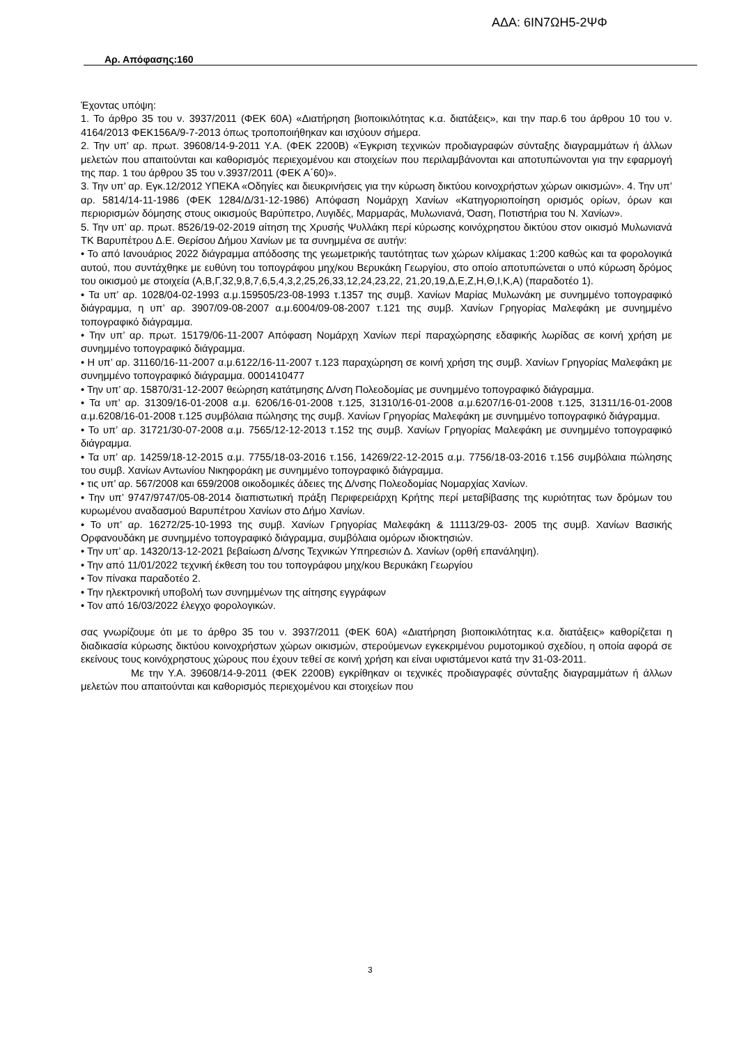ΑΔΑ: 6ΙΝ7ΩΗ5-2ΨΦ
Αρ. Απόφασης:160
Έχοντας υπόψη:
1. Το άρθρο 35 του ν. 3937/2011 (ΦΕΚ 60Α) «Διατήρηση βιοποικιλότητας κ.α. διατάξεις», και την παρ.6 του άρθρου 10 του ν. 4164/2013 ΦΕΚ156Α/9-7-2013 όπως τροποποιήθηκαν και ισχύουν σήμερα.
2. Την υπ’ αρ. πρωτ. 39608/14-9-2011 Υ.Α. (ΦΕΚ 2200Β) «Έγκριση τεχνικών προδιαγραφών σύνταξης διαγραμμάτων ή άλλων μελετών που απαιτούνται και καθορισμός περιεχομένου και στοιχείων που περιλαμβάνονται και αποτυπώνονται για την εφαρμογή της παρ. 1 του άρθρου 35 του ν.3937/2011 (ΦΕΚ Α΄60)».
3. Την υπ’ αρ. Εγκ.12/2012 ΥΠΕΚΑ «Οδηγίες και διευκρινήσεις για την κύρωση δικτύου κοινοχρήστων χώρων οικισμών». 4. Την υπ’ αρ. 5814/14-11-1986 (ΦΕΚ 1284/Δ/31-12-1986) Απόφαση Νομάρχη Χανίων «Κατηγοριοποίηση ορισμός ορίων, όρων και περιορισμών δόμησης στους οικισμούς Βαρύπετρο, Λυγιδές, Μαρμαράς, Μυλωνιανά, Όαση, Ποτιστήρια του Ν. Χανίων».
5. Την υπ’ αρ. πρωτ. 8526/19-02-2019 αίτηση της Χρυσής Ψυλλάκη περί κύρωσης κοινόχρηστου δικτύου στον οικισμό Μυλωνιανά ΤΚ Βαρυπέτρου Δ.Ε. Θερίσου Δήμου Χανίων με τα συνημμένα σε αυτήν:
• Το από Ιανουάριος 2022 διάγραμμα απόδοσης της γεωμετρικής ταυτότητας των χώρων κλίμακας 1:200 καθώς και τα φορολογικά αυτού, που συντάχθηκε με ευθύνη του τοπογράφου μηχ/κου Βερυκάκη Γεωργίου, στο οποίο αποτυπώνεται ο υπό κύρωση δρόμος του οικισμού με στοιχεία (Α,Β,Γ,32,9,8,7,6,5,4,3,2,25,26,33,12,24,23,22, 21,20,19,Δ,Ε,Ζ,Η,Θ,Ι,Κ,Α) (παραδοτέο 1).
• Τα υπ’ αρ. 1028/04-02-1993 α.μ.159505/23-08-1993 τ.1357 της συμβ. Χανίων Μαρίας Μυλωνάκη με συνημμένο τοπογραφικό διάγραμμα, η υπ’ αρ. 3907/09-08-2007 α.μ.6004/09-08-2007 τ.121 της συμβ. Χανίων Γρηγορίας Μαλεφάκη με συνημμένο τοπογραφικό διάγραμμα.
• Την υπ’ αρ. πρωτ. 15179/06-11-2007 Απόφαση Νομάρχη Χανίων περί παραχώρησης εδαφικής λωρίδας σε κοινή χρήση με συνημμένο τοπογραφικό διάγραμμα.
• Η υπ’ αρ. 31160/16-11-2007 α.μ.6122/16-11-2007 τ.123 παραχώρηση σε κοινή χρήση της συμβ. Χανίων Γρηγορίας Μαλεφάκη με συνημμένο τοπογραφικό διάγραμμα. 0001410477
• Την υπ’ αρ. 15870/31-12-2007 θεώρηση κατάτμησης Δ/νση Πολεοδομίας με συνημμένο τοπογραφικό διάγραμμα.
• Τα υπ’ αρ. 31309/16-01-2008 α.μ. 6206/16-01-2008 τ.125, 31310/16-01-2008 α.μ.6207/16-01-2008 τ.125, 31311/16-01-2008 α.μ.6208/16-01-2008 τ.125 συμβόλαια πώλησης της συμβ. Χανίων Γρηγορίας Μαλεφάκη με συνημμένο τοπογραφικό διάγραμμα.
• Το υπ’ αρ. 31721/30-07-2008 α.μ. 7565/12-12-2013 τ.152 της συμβ. Χανίων Γρηγορίας Μαλεφάκη με συνημμένο τοπογραφικό διάγραμμα.
• Τα υπ’ αρ. 14259/18-12-2015 α.μ. 7755/18-03-2016 τ.156, 14269/22-12-2015 α.μ. 7756/18-03-2016 τ.156 συμβόλαια πώλησης του συμβ. Χανίων Αντωνίου Νικηφοράκη με συνημμένο τοπογραφικό διάγραμμα.
• τις υπ’ αρ. 567/2008 και 659/2008 οικοδομικές άδειες της Δ/νσης Πολεοδομίας Νομαρχίας Χανίων.
• Την υπ’ 9747/9747/05-08-2014 διαπιστωτική πράξη Περιφερειάρχη Κρήτης περί μεταβίβασης της κυριότητας των δρόμων του κυρωμένου αναδασμού Βαρυπέτρου Χανίων στο Δήμο Χανίων.
• Το υπ’ αρ. 16272/25-10-1993 της συμβ. Χανίων Γρηγορίας Μαλεφάκη & 11113/29-03- 2005 της συμβ. Χανίων Βασικής Ορφανουδάκη με συνημμένο τοπογραφικό διάγραμμα, συμβόλαια ομόρων ιδιοκτησιών.
• Την υπ’ αρ. 14320/13-12-2021 βεβαίωση Δ/νσης Τεχνικών Υπηρεσιών Δ. Χανίων (ορθή επανάληψη).
• Την από 11/01/2022 τεχνική έκθεση του του τοπογράφου μηχ/κου Βερυκάκη Γεωργίου
• Τον πίνακα παραδοτέο 2.
• Την ηλεκτρονική υποβολή των συνημμένων της αίτησης εγγράφων
• Τον από 16/03/2022 έλεγχο φορολογικών.
σας γνωρίζουμε ότι με το άρθρο 35 του ν. 3937/2011 (ΦΕΚ 60Α) «Διατήρηση βιοποικιλότητας κ.α. διατάξεις» καθορίζεται η διαδικασία κύρωσης δικτύου κοινοχρήστων χώρων οικισμών, στερούμενων εγκεκριμένου ρυμοτομικού σχεδίου, η οποία αφορά σε εκείνους τους κοινόχρηστους χώρους που έχουν τεθεί σε κοινή χρήση και είναι υφιστάμενοι κατά την 31-03-2011.
Με την Υ.Α. 39608/14-9-2011 (ΦΕΚ 2200Β) εγκρίθηκαν οι τεχνικές προδιαγραφές σύνταξης διαγραμμάτων ή άλλων μελετών που απαιτούνται και καθορισμός περιεχομένου και στοιχείων που
3